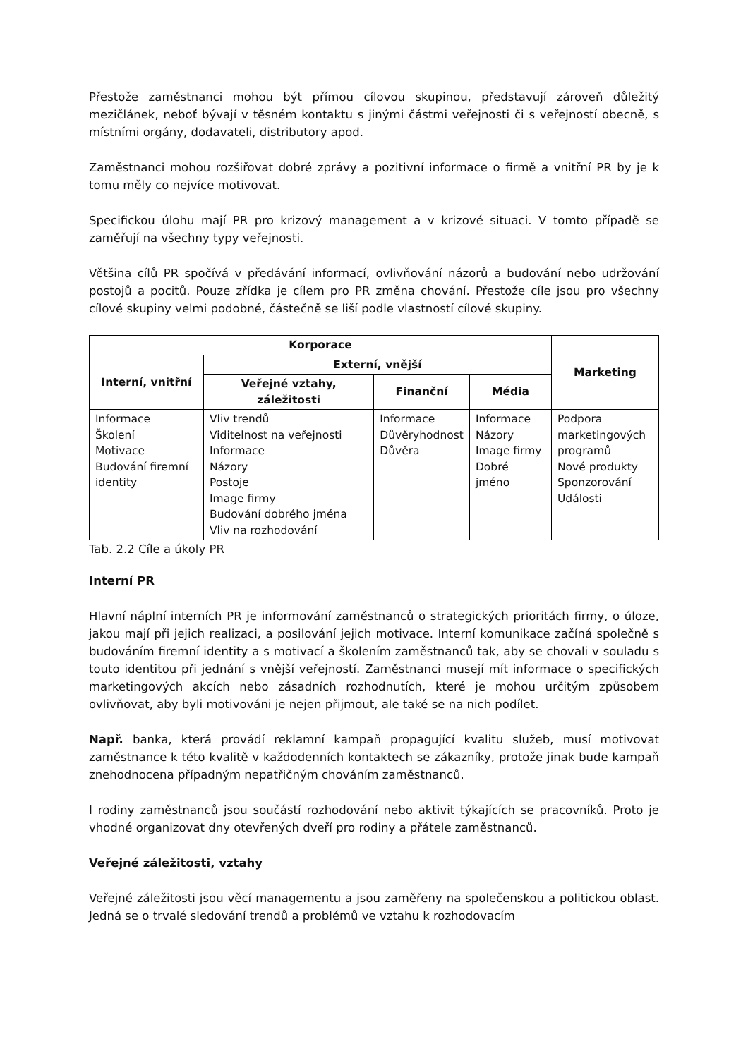Přestože zaměstnanci mohou být přímou cílovou skupinou, představují zároveň důležitý mezičlánek, neboť bývají v těsném kontaktu s jinými částmi veřejnosti či s veřejností obecně, s místními orgány, dodavateli, distributory apod.
Zaměstnanci mohou rozšiřovat dobré zprávy a pozitivní informace o firmě a vnitřní PR by je k tomu měly co nejvíce motivovat.
Specifickou úlohu mají PR pro krizový management a v krizové situaci. V tomto případě se zaměřují na všechny typy veřejnosti.
Většina cílů PR spočívá v předávání informací, ovlivňování názorů a budování nebo udržování postojů a pocitů. Pouze zřídka je cílem pro PR změna chování. Přestože cíle jsou pro všechny cílové skupiny velmi podobné, částečně se liší podle vlastností cílové skupiny.
| Korporace | | | | Marketing |
| --- | --- | --- | --- | --- |
| Interní, vnitřní | Externí, vnější | | | |
| | Veřejné vztahy, záležitosti | Finanční | Média | |
| Informace Školení Motivace Budování firemní identity | Vliv trendů Viditelnost na veřejnosti Informace Názory Postoje Image firmy Budování dobrého jména Vliv na rozhodování | Informace Důvěryhodnost Důvěra | Informace Názory Image firmy Dobré jméno | Podpora marketingových programů Nové produkty Sponzorování Události |
Tab. 2.2 Cíle a úkoly PR
Interní PR
Hlavní náplní interních PR je informování zaměstnanců o strategických prioritách firmy, o úloze, jakou mají při jejich realizaci, a posilování jejich motivace. Interní komunikace začíná společně s budováním firemní identity a s motivací a školením zaměstnanců tak, aby se chovali v souladu s touto identitou při jednání s vnější veřejností. Zaměstnanci musejí mít informace o specifických marketingových akcích nebo zásadních rozhodnutích, které je mohou určitým způsobem ovlivňovat, aby byli motivováni je nejen přijmout, ale také se na nich podílet.
Např. banka, která provádí reklamní kampaň propagující kvalitu služeb, musí motivovat zaměstnance k této kvalitě v každodenních kontaktech se zákazníky, protože jinak bude kampaň znehodnocena případným nepatřičným chováním zaměstnanců.
I rodiny zaměstnanců jsou součástí rozhodování nebo aktivit týkajících se pracovníků. Proto je vhodné organizovat dny otevřených dveří pro rodiny a přátele zaměstnanců.
Veřejné záležitosti, vztahy
Veřejné záležitosti jsou věcí managementu a jsou zaměřeny na společenskou a politickou oblast. Jedná se o trvalé sledování trendů a problémů ve vztahu k rozhodovacím